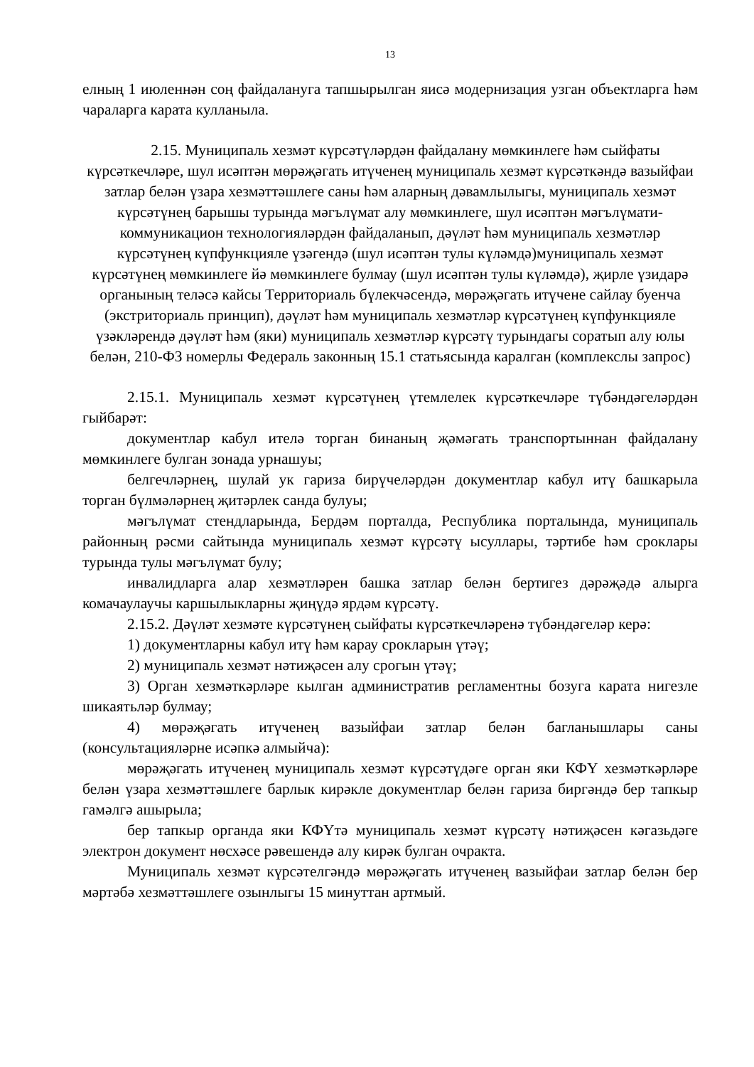13
елның 1 июленнән соң файдалануга тапшырылган яисә модернизация узган объектларга һәм чараларга карата кулланыла.
2.15. Муниципаль хезмәт күрсәтүләрдән файдалану мөмкинлеге һәм сыйфаты күрсәткечләре, шул исәптән мөрәҗәгать итүченең муниципаль хезмәт күрсәткәндә вазыйфаи затлар белән үзара хезмәттәшлеге саны һәм аларның дәвамлылыгы, муниципаль хезмәт күрсәтүнең барышы турында мәгълүмат алу мөмкинлеге, шул исәптән мәгълүмати-коммуникацион технологияләрдән файдаланып, дәүләт һәм муниципаль хезмәтләр күрсәтүнең күпфункцияле үзәгендә (шул исәптән тулы күләмдә)муниципаль хезмәт күрсәтүнең мөмкинлеге йә мөмкинлеге булмау (шул исәптән тулы күләмдә), җирле үзидарә органының теләсә кайсы Территориаль бүлекчәсендә, мөрәҗәгать итүчене сайлау буенча (экстриториаль принцип), дәүләт һәм муниципаль хезмәтләр күрсәтүнең күпфункцияле үзәкләрендә дәүләт һәм (яки) муниципаль хезмәтләр күрсәтү турындагы соратып алу юлы белән, 210-ФЗ номерлы Федераль законның 15.1 статьясында каралган (комплекслы запрос)
2.15.1. Муниципаль хезмәт күрсәтүнең үтемлелек күрсәткечләре түбәндәгеләрдән гыйбарәт:
документлар кабул ителә торган бинаның җәмәгать транспортыннан файдалану мөмкинлеге булган зонада урнашуы;
белгечләрнең, шулай ук гариза бирүчеләрдән документлар кабул итү башкарыла торган бүлмәләрнең җитәрлек санда булуы;
мәгълүмат стендларында, Бердәм порталда, Республика порталында, муниципаль районның рәсми сайтында муниципаль хезмәт күрсәтү ысуллары, тәртибе һәм сроклары турында тулы мәгълүмат булу;
инвалидларга алар хезмәтләрен башка затлар белән бертигез дәрәҗәдә алырга комачаулаучы каршылыкларны җиңүдә ярдәм күрсәтү.
2.15.2. Дәүләт хезмәте күрсәтүнең сыйфаты күрсәткечләренә түбәндәгеләр керә:
1) документларны кабул итү һәм карау срокларын үтәү;
2) муниципаль хезмәт нәтиҗәсен алу срогын үтәү;
3) Орган хезмәткәрләре кылган административ регламентны бозуга карата нигезле шикаятьләр булмау;
4) мөрәҗәгать итүченең вазыйфаи затлар белән багланышлары саны (консультацияләрне исәпкә алмыйча):
мөрәҗәгать итүченең муниципаль хезмәт күрсәтүдәге орган яки КФҮ хезмәткәрләре белән үзара хезмәттәшлеге барлык кирәкле документлар белән гариза биргәндә бер тапкыр гамәлгә ашырыла;
бер тапкыр органда яки КФҮтә муниципаль хезмәт күрсәтү нәтиҗәсен кәгазьдәге электрон документ нөсхәсе рәвешендә алу кирәк булган очракта.
Муниципаль хезмәт күрсәтелгәндә мөрәҗәгать итүченең вазыйфаи затлар белән бер мәртәбә хезмәттәшлеге озынлыгы 15 минуттан артмый.